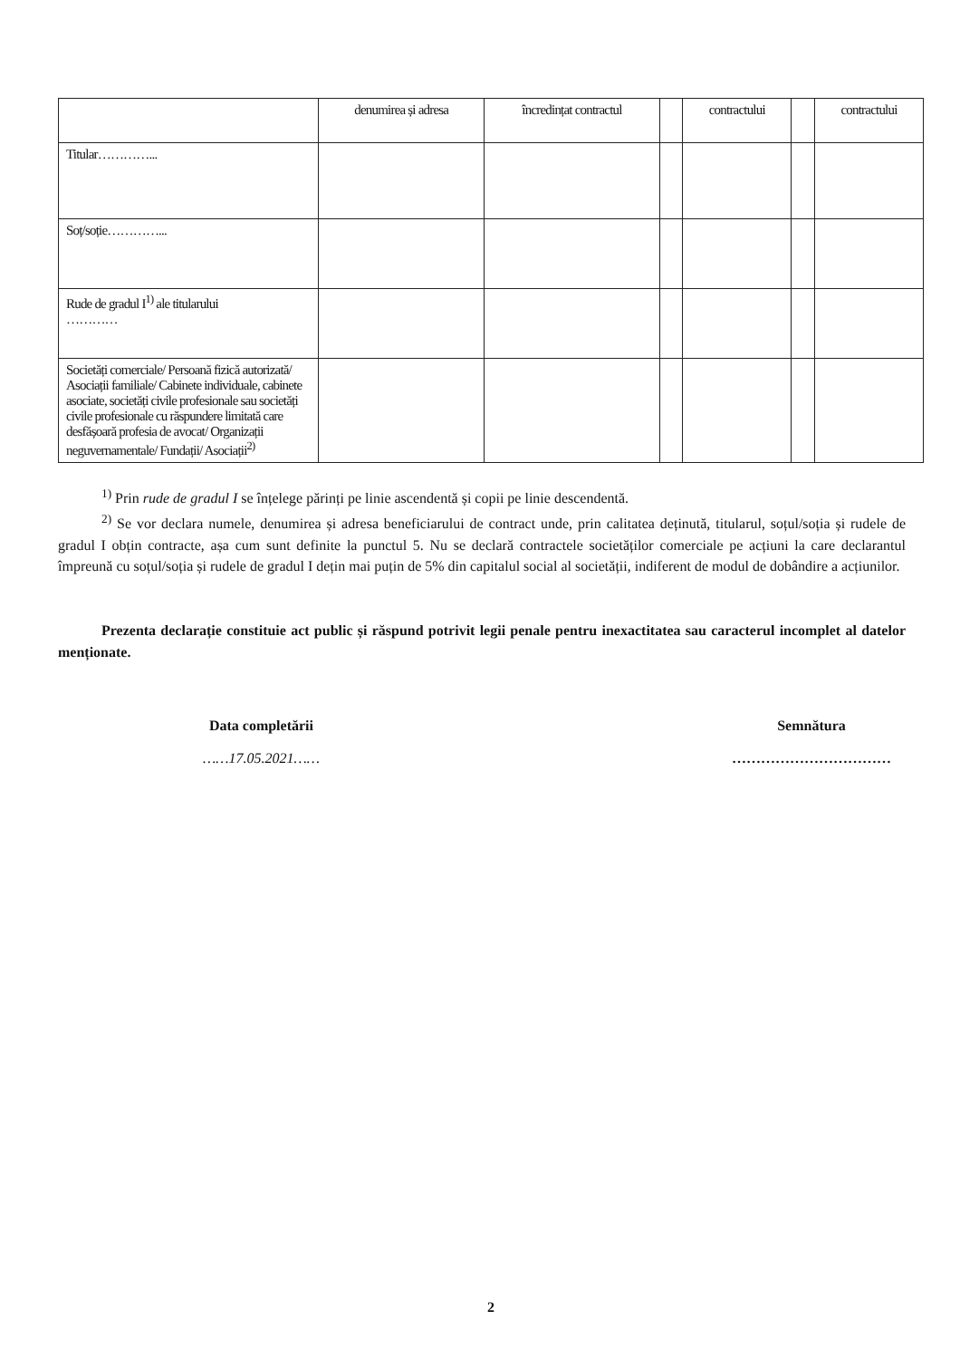| | denumirea și adresa | încredințat contractul | | contractului | | contractului |
| --- | --- | --- | --- | --- | --- | --- |
| Titular…………... | | | | | | |
| Soț/soție…………... | | | | | | |
| Rude de gradul I<sup>1)</sup> ale titularului ………… | | | | | | |
| Societăți comerciale/ Persoană fizică autorizată/ Asociații familiale/ Cabinete individuale, cabinete asociate, societăți civile profesionale sau societăți civile profesionale cu răspundere limitată care desfășoară profesia de avocat/ Organizații neguvernamentale/ Fundații/ Asociații<sup>2)</sup> | | | | | | |
<sup>1)</sup> Prin rude de gradul I se înțelege părinți pe linie ascendentă și copii pe linie descendentă.
<sup>2)</sup> Se vor declara numele, denumirea și adresa beneficiarului de contract unde, prin calitatea deținută, titularul, soțul/soția și rudele de gradul I obțin contracte, așa cum sunt definite la punctul 5. Nu se declară contractele societăților comerciale pe acțiuni la care declarantul împreună cu soțul/soția și rudele de gradul I dețin mai puțin de 5% din capitalul social al societății, indiferent de modul de dobândire a acțiunilor.
Prezenta declarație constituie act public și răspund potrivit legii penale pentru inexactitatea sau caracterul incomplet al datelor menționate.
Data completării
……17.05.2021……
Semnătura
……………………………
2